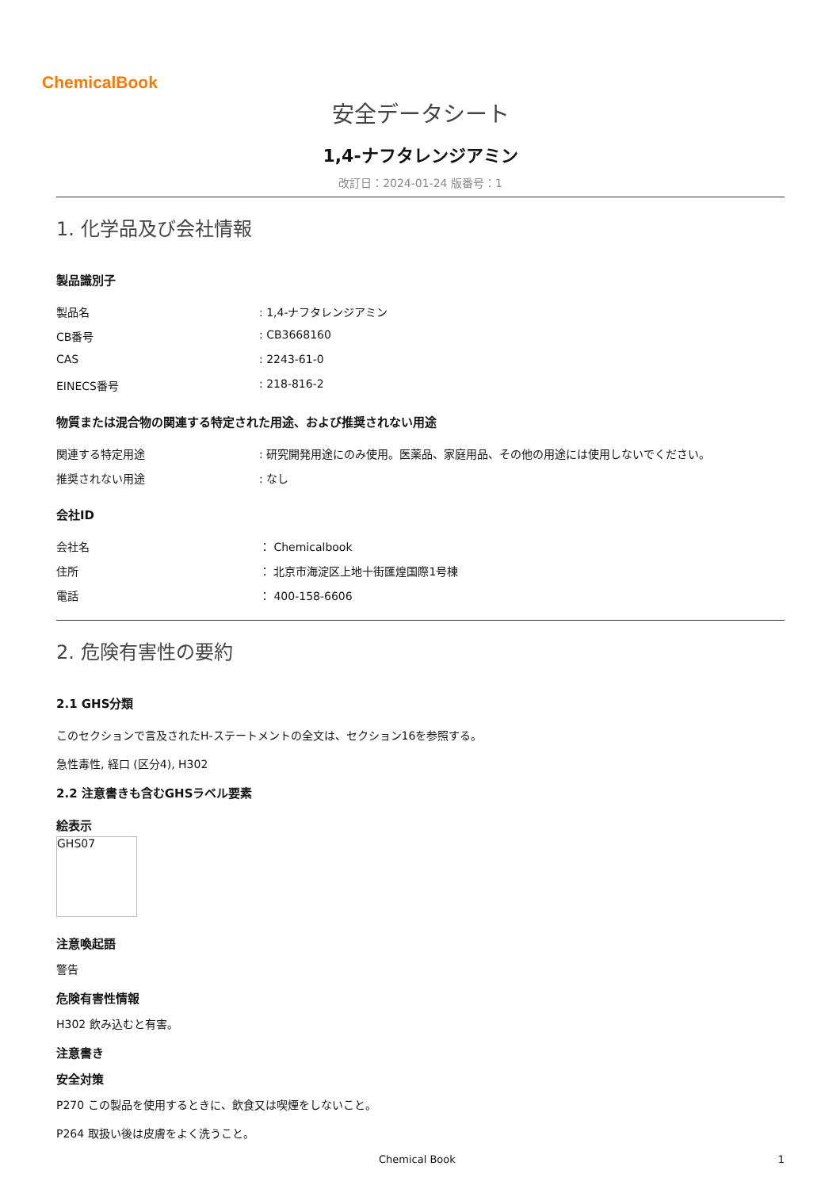ChemicalBook
安全データシート
1,4-ナフタレンジアミン
改訂日：2024-01-24 版番号：1
1. 化学品及び会社情報
製品識別子
製品名: 1,4-ナフタレンジアミン
CB番号: CB3668160
CAS: 2243-61-0
EINECS番号: 218-816-2
物質または混合物の関連する特定された用途、および推奨されない用途
関連する特定用途: 研究開発用途にのみ使用。医薬品、家庭用品、その他の用途には使用しないでください。
推奨されない用途: なし
会社ID
会社名 ： Chemicalbook
住所 ： 北京市海淀区上地十街匯煌国際1号棟
電話 ： 400-158-6606
2. 危険有害性の要約
2.1 GHS分類
このセクションで言及されたH-ステートメントの全文は、セクション16を参照する。
急性毒性, 経口 (区分4), H302
2.2 注意書きも含むGHSラベル要素
絵表示
GHS07
注意喚起語
警告
危険有害性情報
H302 飲み込むと有害。
注意書き
安全対策
P270 この製品を使用するときに、飲食又は喫煙をしないこと。
P264 取扱い後は皮膚をよく洗うこと。
Chemical Book 1